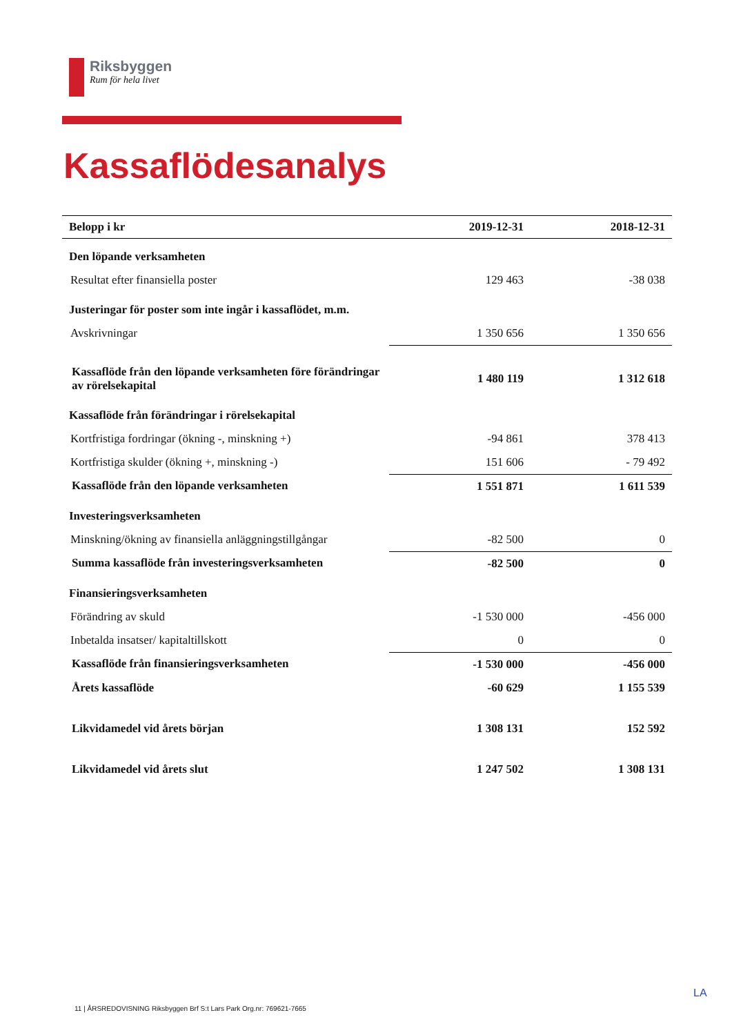Riksbyggen
Rum för hela livet
Kassaflödesanalys
| Belopp i kr | 2019-12-31 | 2018-12-31 |
| --- | --- | --- |
| Den löpande verksamheten | | |
| Resultat efter finansiella poster | 129 463 | -38 038 |
| Justeringar för poster som inte ingår i kassaflödet, m.m. | | |
| Avskrivningar | 1 350 656 | 1 350 656 |
| Kassaflöde från den löpande verksamheten före förändringar av rörelsekapital | 1 480 119 | 1 312 618 |
| Kassaflöde från förändringar i rörelsekapital | | |
| Kortfristiga fordringar (ökning -, minskning +) | -94 861 | 378 413 |
| Kortfristiga skulder (ökning +, minskning -) | 151 606 | - 79 492 |
| Kassaflöde från den löpande verksamheten | 1 551 871 | 1 611 539 |
| Investeringsverksamheten | | |
| Minskning/ökning av finansiella anläggningstillgångar | -82 500 | 0 |
| Summa kassaflöde från investeringsverksamheten | -82 500 | 0 |
| Finansieringsverksamheten | | |
| Förändring av skuld | -1 530 000 | -456 000 |
| Inbetalda insatser/ kapitaltillskott | 0 | 0 |
| Kassaflöde från finansieringsverksamheten | -1 530 000 | -456 000 |
| Årets kassaflöde | -60 629 | 1 155 539 |
| Likvidamedel vid årets början | 1 308 131 | 152 592 |
| Likvidamedel vid årets slut | 1 247 502 | 1 308 131 |
LA
11 | ÅRSREDOVISNING Riksbyggen Brf S:t Lars Park Org.nr: 769621-7665